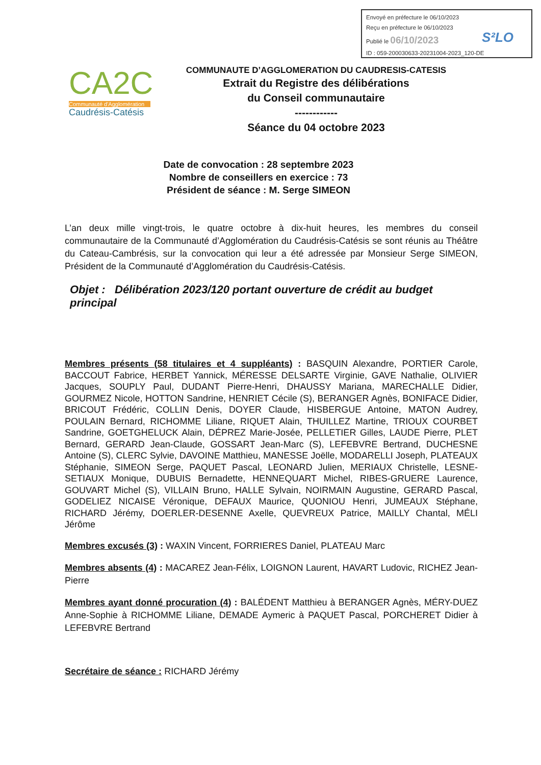Envoyé en préfecture le 06/10/2023
Reçu en préfecture le 06/10/2023
Publié le 06/10/2023
ID : 059-200030633-20231004-2023_120-DE
S²LO
CA2C
Communauté d'Agglomération
Caudrésis-Catésis
COMMUNAUTE D’AGGLOMERATION DU CAUDRESIS-CATESIS
Extrait du Registre des délibérations
du Conseil communautaire
------------
Séance du 04 octobre 2023
Date de convocation : 28 septembre 2023
Nombre de conseillers en exercice : 73
Président de séance : M. Serge SIMEON
L’an deux mille vingt-trois, le quatre octobre à dix-huit heures, les membres du conseil communautaire de la Communauté d’Agglomération du Caudrésis-Catésis se sont réunis au Théâtre du Cateau-Cambrésis, sur la convocation qui leur a été adressée par Monsieur Serge SIMEON, Président de la Communauté d’Agglomération du Caudrésis-Catésis.
Objet : Délibération 2023/120 portant ouverture de crédit au budget principal
Membres présents (58 titulaires et 4 suppléants) : BASQUIN Alexandre, PORTIER Carole, BACCOUT Fabrice, HERBET Yannick, MÉRESSE DELSARTE Virginie, GAVE Nathalie, OLIVIER Jacques, SOUPLY Paul, DUDANT Pierre-Henri, DHAUSSY Mariana, MARECHALLE Didier, GOURMEZ Nicole, HOTTON Sandrine, HENRIET Cécile (S), BERANGER Agnès, BONIFACE Didier, BRICOUT Frédéric, COLLIN Denis, DOYER Claude, HISBERGUE Antoine, MATON Audrey, POULAIN Bernard, RICHOMME Liliane, RIQUET Alain, THUILLEZ Martine, TRIOUX COURBET Sandrine, GOETGHELUCK Alain, DÉPREZ Marie-Josée, PELLETIER Gilles, LAUDE Pierre, PLET Bernard, GERARD Jean-Claude, GOSSART Jean-Marc (S), LEFEBVRE Bertrand, DUCHESNE Antoine (S), CLERC Sylvie, DAVOINE Matthieu, MANESSE Joëlle, MODARELLI Joseph, PLATEAUX Stéphanie, SIMEON Serge, PAQUET Pascal, LEONARD Julien, MERIAUX Christelle, LESNE-SETIAUX Monique, DUBUIS Bernadette, HENNEQUART Michel, RIBES-GRUERE Laurence, GOUVART Michel (S), VILLAIN Bruno, HALLE Sylvain, NOIRMAIN Augustine, GERARD Pascal, GODELIEZ NICAISE Véronique, DEFAUX Maurice, QUONIOU Henri, JUMEAUX Stéphane, RICHARD Jérémy, DOERLER-DESENNE Axelle, QUEVREUX Patrice, MAILLY Chantal, MÉLI Jérôme
Membres excusés (3) : WAXIN Vincent, FORRIERES Daniel, PLATEAU Marc
Membres absents (4) : MACAREZ Jean-Félix, LOIGNON Laurent, HAVART Ludovic, RICHEZ Jean-Pierre
Membres ayant donné procuration (4) : BALÉDENT Matthieu à BERANGER Agnès, MÉRY-DUEZ Anne-Sophie à RICHOMME Liliane, DEMADE Aymeric à PAQUET Pascal, PORCHERET Didier à LEFEBVRE Bertrand
Secrétaire de séance : RICHARD Jérémy